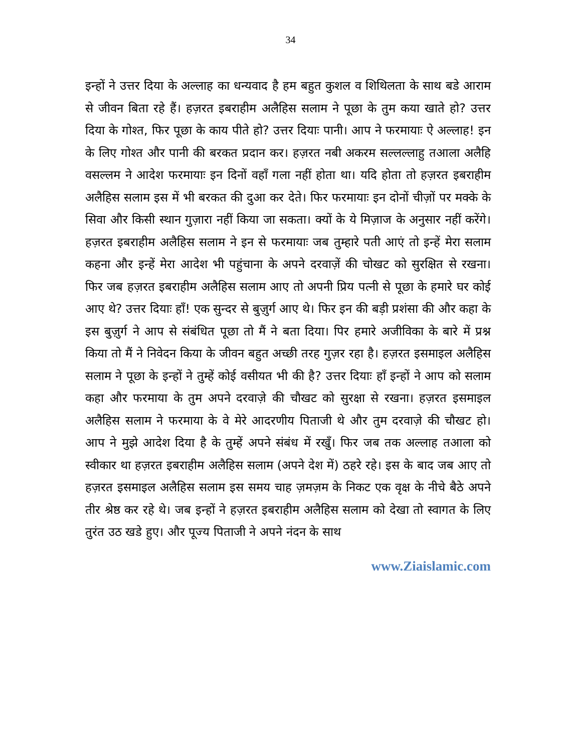34
इन्हों ने उत्तर दिया के अल्लाह का धन्यवाद है हम बहुत कुशल व शिथिलता के साथ बडे आराम से जीवन बिता रहे हैं। हज़रत इबराहीम अलैहिस सलाम ने पूछा के तुम कया खाते हो? उत्तर दिया के गोश्त, फिर पूछा के काय पीते हो? उत्तर दियाः पानी। आप ने फरमायाः ऐ अल्लाह! इन के लिए गोश्त और पानी की बरकत प्रदान कर। हज़रत नबी अकरम सल्लल्लाहु तआला अलैहि वसल्लम ने आदेश फरमायाः इन दिनों वहाँ गला नहीं होता था। यदि होता तो हज़रत इबराहीम अलैहिस सलाम इस में भी बरकत की दुआ कर देते। फिर फरमायाः इन दोनों चीज़ों पर मक्के के सिवा और किसी स्थान गुज़ारा नहीं किया जा सकता। क्यों के ये मिज़ाज के अनुसार नहीं करेंगे। हज़रत इबराहीम अलैहिस सलाम ने इन से फरमायाः जब तुम्हारे पती आएं तो इन्हें मेरा सलाम कहना और इन्हें मेरा आदेश भी पहुंचाना के अपने दरवाज़ें की चोखट को सुरक्षित से रखना। फिर जब हज़रत इबराहीम अलैहिस सलाम आए तो अपनी प्रिय पत्नी से पूछा के हमारे घर कोई आए थे? उत्तर दियाः हाँ! एक सुन्दर से बुज़ुर्ग आए थे। फिर इन की बड़ी प्रशंसा की और कहा के इस बुज़ुर्ग ने आप से संबंधित पूछा तो मैं ने बता दिया। पिर हमारे अजीविका के बारे में प्रश्न किया तो मैं ने निवेदन किया के जीवन बहुत अच्छी तरह गुज़र रहा है। हज़रत इसमाइल अलैहिस सलाम ने पूछा के इन्हों ने तुम्हें कोई वसीयत भी की है? उत्तर दियाः हाँ इन्हों ने आप को सलाम कहा और फरमाया के तुम अपने दरवाज़े की चौखट को सुरक्षा से रखना। हज़रत इसमाइल अलैहिस सलाम ने फरमाया के वे मेरे आदरणीय पिताजी थे और तुम दरवाज़े की चौखट हो। आप ने मुझे आदेश दिया है के तुम्हें अपने संबंध में रखुँ। फिर जब तक अल्लाह तआला को स्वीकार था हज़रत इबराहीम अलैहिस सलाम (अपने देश में) ठहरे रहे। इस के बाद जब आए तो हज़रत इसमाइल अलैहिस सलाम इस समय चाह ज़मज़म के निकट एक वृक्ष के नीचे बैठे अपने तीर श्रेष्ठ कर रहे थे। जब इन्हों ने हज़रत इबराहीम अलैहिस सलाम को देखा तो स्वागत के लिए तुरंत उठ खडे हुए। और पूज्य पिताजी ने अपने नंदन के साथ
www.Ziaislamic.com